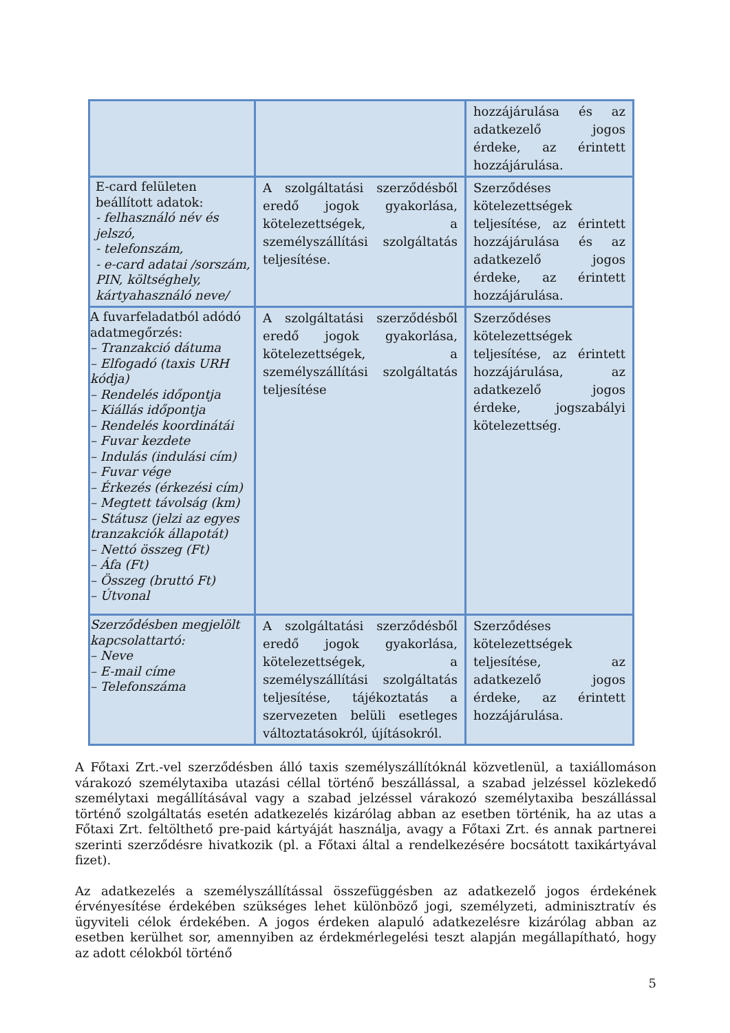| | | hozzájárulása és az adatkezelő jogos érdeke, az érintett hozzájárulása. |
| E-card felületen beállított adatok: - felhasználó név és jelszó, - telefonszám, - e-card adatai /sorszám, PIN, költséghely, kártyahasználó neve/ | A szolgáltatási szerződésből eredő jogok gyakorlása, kötelezettségek, a személyszállítási szolgáltatás teljesítése. | Szerződéses kötelezettségek teljesítése, az érintett hozzájárulása és az adatkezelő jogos érdeke, az érintett hozzájárulása. |
| A fuvarfeladatból adódó adatmegőrzés: – Tranzakció dátuma – Elfogadó (taxis URH kódja) – Rendelés időpontja – Kiállás időpontja – Rendelés koordinátái – Fuvar kezdete – Indulás (indulási cím) – Fuvar vége – Érkezés (érkezési cím) – Megtett távolság (km) – Státusz (jelzi az egyes tranzakciók állapotát) – Nettó összeg (Ft) – Áfa (Ft) – Összeg (bruttó Ft) – Útvonal | A szolgáltatási szerződésből eredő jogok gyakorlása, kötelezettségek, a személyszállítási szolgáltatás teljesítése | Szerződéses kötelezettségek teljesítése, az érintett hozzájárulása, az adatkezelő jogos érdeke, jogszabályi kötelezettség. |
| Szerződésben megjelölt kapcsolattartó: – Neve – E-mail címe – Telefonszáma | A szolgáltatási szerződésből eredő jogok gyakorlása, kötelezettségek, a személyszállítási szolgáltatás teljesítése, tájékoztatás a szervezeten belüli esetleges változtatásokról, újításokról. | Szerződéses kötelezettségek teljesítése, az adatkezelő jogos érdeke, az érintett hozzájárulása. |
A Főtaxi Zrt.-vel szerződésben álló taxis személyszállítóknál közvetlenül, a taxiállomáson várakozó személytaxiba utazási céllal történő beszállással, a szabad jelzéssel közlekedő személytaxi megállításával vagy a szabad jelzéssel várakozó személytaxiba beszállással történő szolgáltatás esetén adatkezelés kizárólag abban az esetben történik, ha az utas a Főtaxi Zrt. feltölthető pre-paid kártyáját használja, avagy a Főtaxi Zrt. és annak partnerei szerinti szerződésre hivatkozik (pl. a Főtaxi által a rendelkezésére bocsátott taxikártyával fizet).
Az adatkezelés a személyszállítással összefüggésben az adatkezelő jogos érdekének érvényesítése érdekében szükséges lehet különböző jogi, személyzeti, adminisztratív és ügyviteli célok érdekében. A jogos érdeken alapuló adatkezelésre kizárólag abban az esetben kerülhet sor, amennyiben az érdekmérlegelési teszt alapján megállapítható, hogy az adott célokból történő
5